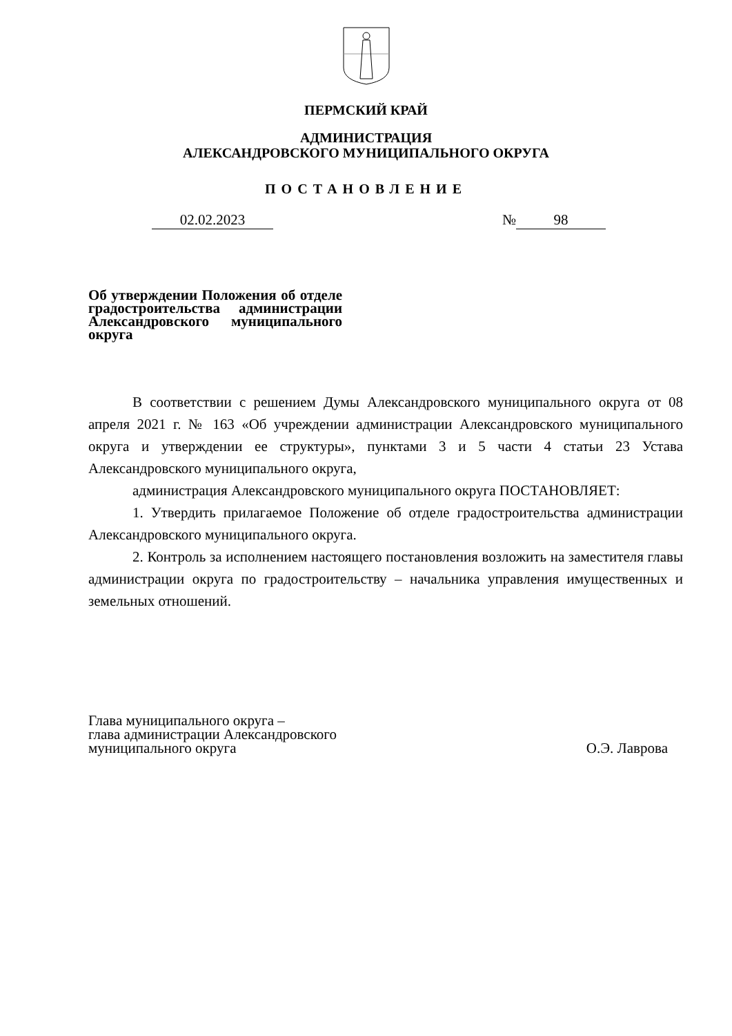ПЕРМСКИЙ КРАЙ
АДМИНИСТРАЦИЯ
АЛЕКСАНДРОВСКОГО МУНИЦИПАЛЬНОГО ОКРУГА
ПОСТАНОВЛЕНИЕ
02.02.2023 № 98
Об утверждении Положения об отделе градостроительства администрации Александровского муниципального округа
В соответствии с решением Думы Александровского муниципального округа от 08 апреля 2021 г. № 163 «Об учреждении администрации Александровского муниципального округа и утверждении ее структуры», пунктами 3 и 5 части 4 статьи 23 Устава Александровского муниципального округа,
администрация Александровского муниципального округа ПОСТАНОВЛЯЕТ:
1. Утвердить прилагаемое Положение об отделе градостроительства администрации Александровского муниципального округа.
2. Контроль за исполнением настоящего постановления возложить на заместителя главы администрации округа по градостроительству – начальника управления имущественных и земельных отношений.
Глава муниципального округа –
глава администрации Александровского
муниципального округа
О.Э. Лаврова